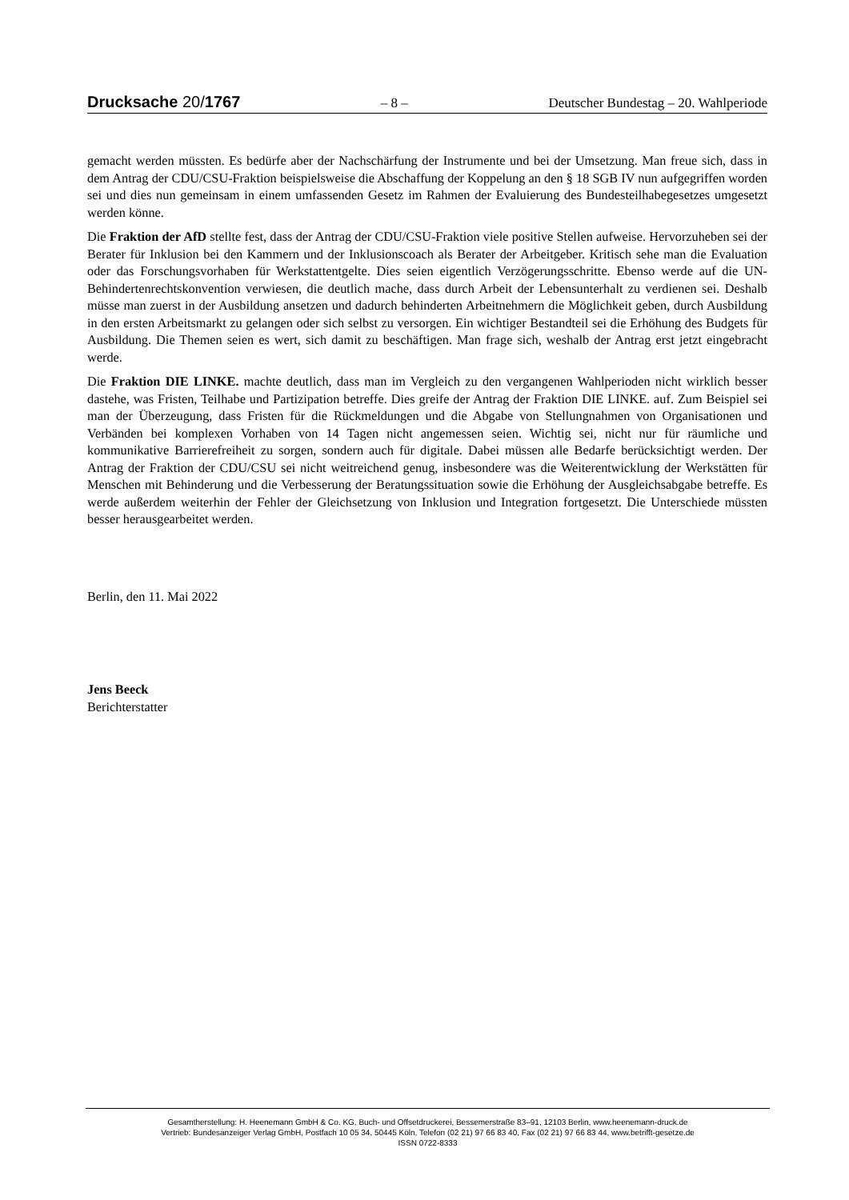Drucksache 20/1767 – 8 – Deutscher Bundestag – 20. Wahlperiode
gemacht werden müssten. Es bedürfe aber der Nachschärfung der Instrumente und bei der Umsetzung. Man freue sich, dass in dem Antrag der CDU/CSU-Fraktion beispielsweise die Abschaffung der Koppelung an den § 18 SGB IV nun aufgegriffen worden sei und dies nun gemeinsam in einem umfassenden Gesetz im Rahmen der Evaluierung des Bundesteilhabegesetzes umgesetzt werden könne.
Die Fraktion der AfD stellte fest, dass der Antrag der CDU/CSU-Fraktion viele positive Stellen aufweise. Hervorzuheben sei der Berater für Inklusion bei den Kammern und der Inklusionscoach als Berater der Arbeitgeber. Kritisch sehe man die Evaluation oder das Forschungsvorhaben für Werkstattentgelte. Dies seien eigentlich Verzögerungsschritte. Ebenso werde auf die UN-Behindertenrechtskonvention verwiesen, die deutlich mache, dass durch Arbeit der Lebensunterhalt zu verdienen sei. Deshalb müsse man zuerst in der Ausbildung ansetzen und dadurch behinderten Arbeitnehmern die Möglichkeit geben, durch Ausbildung in den ersten Arbeitsmarkt zu gelangen oder sich selbst zu versorgen. Ein wichtiger Bestandteil sei die Erhöhung des Budgets für Ausbildung. Die Themen seien es wert, sich damit zu beschäftigen. Man frage sich, weshalb der Antrag erst jetzt eingebracht werde.
Die Fraktion DIE LINKE. machte deutlich, dass man im Vergleich zu den vergangenen Wahlperioden nicht wirklich besser dastehe, was Fristen, Teilhabe und Partizipation betreffe. Dies greife der Antrag der Fraktion DIE LINKE. auf. Zum Beispiel sei man der Überzeugung, dass Fristen für die Rückmeldungen und die Abgabe von Stellungnahmen von Organisationen und Verbänden bei komplexen Vorhaben von 14 Tagen nicht angemessen seien. Wichtig sei, nicht nur für räumliche und kommunikative Barrierefreiheit zu sorgen, sondern auch für digitale. Dabei müssen alle Bedarfe berücksichtigt werden. Der Antrag der Fraktion der CDU/CSU sei nicht weitreichend genug, insbesondere was die Weiterentwicklung der Werkstätten für Menschen mit Behinderung und die Verbesserung der Beratungssituation sowie die Erhöhung der Ausgleichsabgabe betreffe. Es werde außerdem weiterhin der Fehler der Gleichsetzung von Inklusion und Integration fortgesetzt. Die Unterschiede müssten besser herausgearbeitet werden.
Berlin, den 11. Mai 2022
Jens Beeck
Berichterstatter
Gesamtherstellung: H. Heenemann GmbH & Co. KG, Buch- und Offsetdruckerei, Bessemerstraße 83–91, 12103 Berlin, www.heenemann-druck.de
Vertrieb: Bundesanzeiger Verlag GmbH, Postfach 10 05 34, 50445 Köln, Telefon (02 21) 97 66 83 40, Fax (02 21) 97 66 83 44, www.betrifft-gesetze.de
ISSN 0722-8333